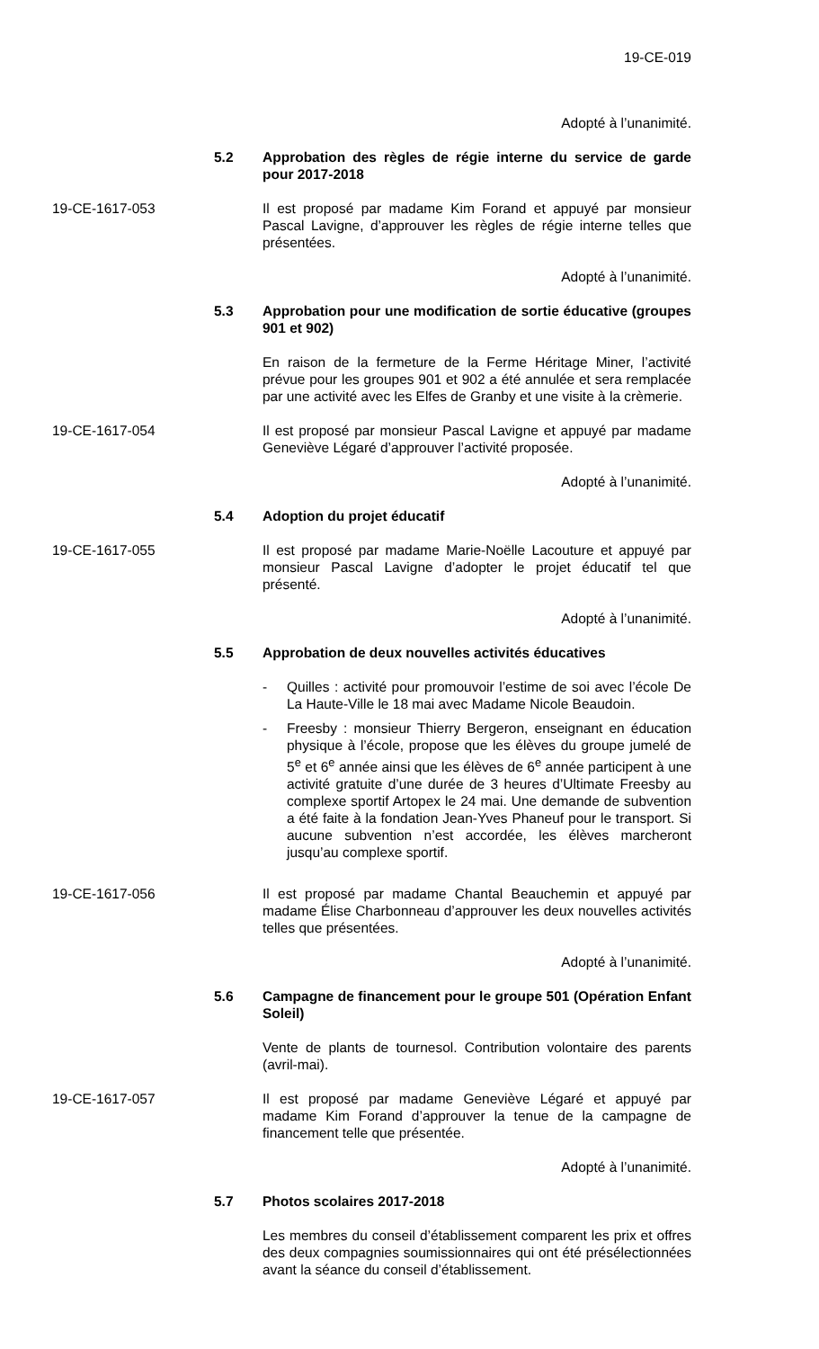19-CE-019
Adopté à l’unanimité.
5.2 Approbation des règles de régie interne du service de garde pour 2017-2018
19-CE-1617-053 Il est proposé par madame Kim Forand et appuyé par monsieur Pascal Lavigne, d’approuver les règles de régie interne telles que présentées.
Adopté à l’unanimité.
5.3 Approbation pour une modification de sortie éducative (groupes 901 et 902)
En raison de la fermeture de la Ferme Héritage Miner, l’activité prévue pour les groupes 901 et 902 a été annulée et sera remplacée par une activité avec les Elfes de Granby et une visite à la crèmerie.
19-CE-1617-054 Il est proposé par monsieur Pascal Lavigne et appuyé par madame Geneviève Légaré d’approuver l’activité proposée.
Adopté à l’unanimité.
5.4 Adoption du projet éducatif
19-CE-1617-055 Il est proposé par madame Marie-Noëlle Lacouture et appuyé par monsieur Pascal Lavigne d’adopter le projet éducatif tel que présenté.
Adopté à l’unanimité.
5.5 Approbation de deux nouvelles activités éducatives
- Quilles : activité pour promouvoir l’estime de soi avec l’école De La Haute-Ville le 18 mai avec Madame Nicole Beaudoin.
- Freesby : monsieur Thierry Bergeron, enseignant en éducation physique à l’école, propose que les élèves du groupe jumelé de 5<sup>e</sup> et 6<sup>e</sup> année ainsi que les élèves de 6<sup>e</sup> année participent à une activité gratuite d’une durée de 3 heures d’Ultimate Freesby au complexe sportif Artopex le 24 mai. Une demande de subvention a été faite à la fondation Jean-Yves Phaneuf pour le transport. Si aucune subvention n’est accordée, les élèves marcheront jusqu’au complexe sportif.
19-CE-1617-056 Il est proposé par madame Chantal Beauchemin et appuyé par madame Élise Charbonneau d’approuver les deux nouvelles activités telles que présentées.
Adopté à l’unanimité.
5.6 Campagne de financement pour le groupe 501 (Opération Enfant Soleil)
Vente de plants de tournesol. Contribution volontaire des parents (avril-mai).
19-CE-1617-057 Il est proposé par madame Geneviève Légaré et appuyé par madame Kim Forand d’approuver la tenue de la campagne de financement telle que présentée.
Adopté à l’unanimité.
5.7 Photos scolaires 2017-2018
Les membres du conseil d’établissement comparent les prix et offres des deux compagnies soumissionnaires qui ont été présélectionnées avant la séance du conseil d’établissement.